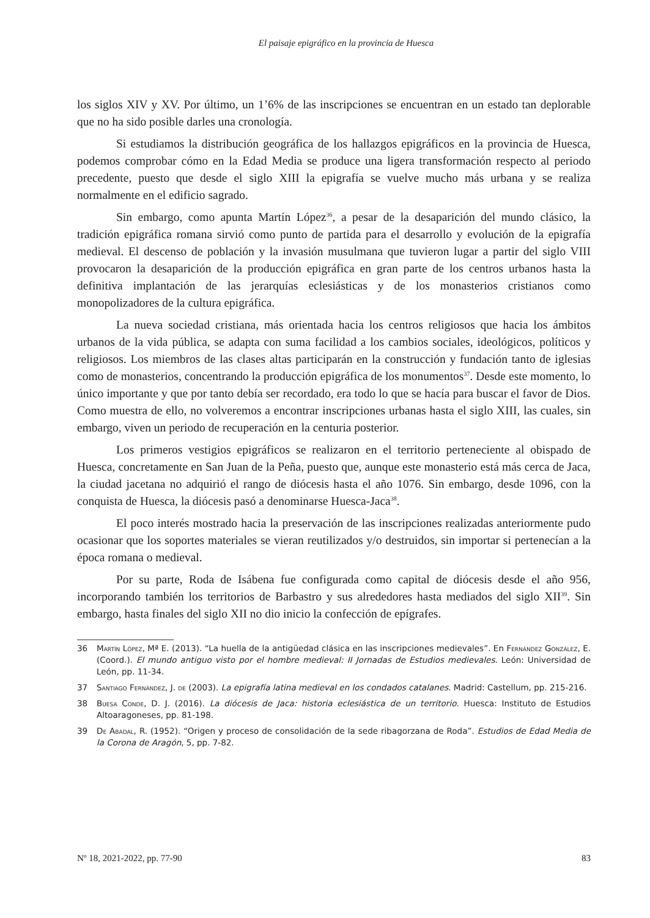El paisaje epigráfico en la provincia de Huesca
los siglos XIV y XV. Por último, un 1’6% de las inscripciones se encuentran en un estado tan deplorable que no ha sido posible darles una cronología.
Si estudiamos la distribución geográfica de los hallazgos epigráficos en la provincia de Huesca, podemos comprobar cómo en la Edad Media se produce una ligera transformación respecto al periodo precedente, puesto que desde el siglo XIII la epigrafía se vuelve mucho más urbana y se realiza normalmente en el edificio sagrado.
Sin embargo, como apunta Martín López<sup>36</sup>, a pesar de la desaparición del mundo clásico, la tradición epigráfica romana sirvió como punto de partida para el desarrollo y evolución de la epigrafía medieval. El descenso de población y la invasión musulmana que tuvieron lugar a partir del siglo VIII provocaron la desaparición de la producción epigráfica en gran parte de los centros urbanos hasta la definitiva implantación de las jerarquías eclesiásticas y de los monasterios cristianos como monopolizadores de la cultura epigráfica.
La nueva sociedad cristiana, más orientada hacia los centros religiosos que hacia los ámbitos urbanos de la vida pública, se adapta con suma facilidad a los cambios sociales, ideológicos, políticos y religiosos. Los miembros de las clases altas participarán en la construcción y fundación tanto de iglesias como de monasterios, concentrando la producción epigráfica de los monumentos<sup>37</sup>. Desde este momento, lo único importante y que por tanto debía ser recordado, era todo lo que se hacía para buscar el favor de Dios. Como muestra de ello, no volveremos a encontrar inscripciones urbanas hasta el siglo XIII, las cuales, sin embargo, viven un periodo de recuperación en la centuria posterior.
Los primeros vestigios epigráficos se realizaron en el territorio perteneciente al obispado de Huesca, concretamente en San Juan de la Peña, puesto que, aunque este monasterio está más cerca de Jaca, la ciudad jacetana no adquirió el rango de diócesis hasta el año 1076. Sin embargo, desde 1096, con la conquista de Huesca, la diócesis pasó a denominarse Huesca-Jaca<sup>38</sup>.
El poco interés mostrado hacia la preservación de las inscripciones realizadas anteriormente pudo ocasionar que los soportes materiales se vieran reutilizados y/o destruidos, sin importar si pertenecían a la época romana o medieval.
Por su parte, Roda de Isábena fue configurada como capital de diócesis desde el año 956, incorporando también los territorios de Barbastro y sus alrededores hasta mediados del siglo XII<sup>39</sup>. Sin embargo, hasta finales del siglo XII no dio inicio la confección de epígrafes.
36 Martín López, Mª E. (2013). “La huella de la antigüedad clásica en las inscripciones medievales”. En Fernández González, E. (Coord.). El mundo antiguo visto por el hombre medieval: II Jornadas de Estudios medievales. León: Universidad de León, pp. 11-34.
37 Santiago Fernández, J. de (2003). La epigrafía latina medieval en los condados catalanes. Madrid: Castellum, pp. 215-216.
38 Buesa Conde, D. J. (2016). La diócesis de Jaca: historia eclesiástica de un territorio. Huesca: Instituto de Estudios Altoaragoneses, pp. 81-198.
39 De Abadal, R. (1952). “Origen y proceso de consolidación de la sede ribagorzana de Roda”. Estudios de Edad Media de la Corona de Aragón, 5, pp. 7-82.
Nº 18, 2021-2022, pp. 77-90 83